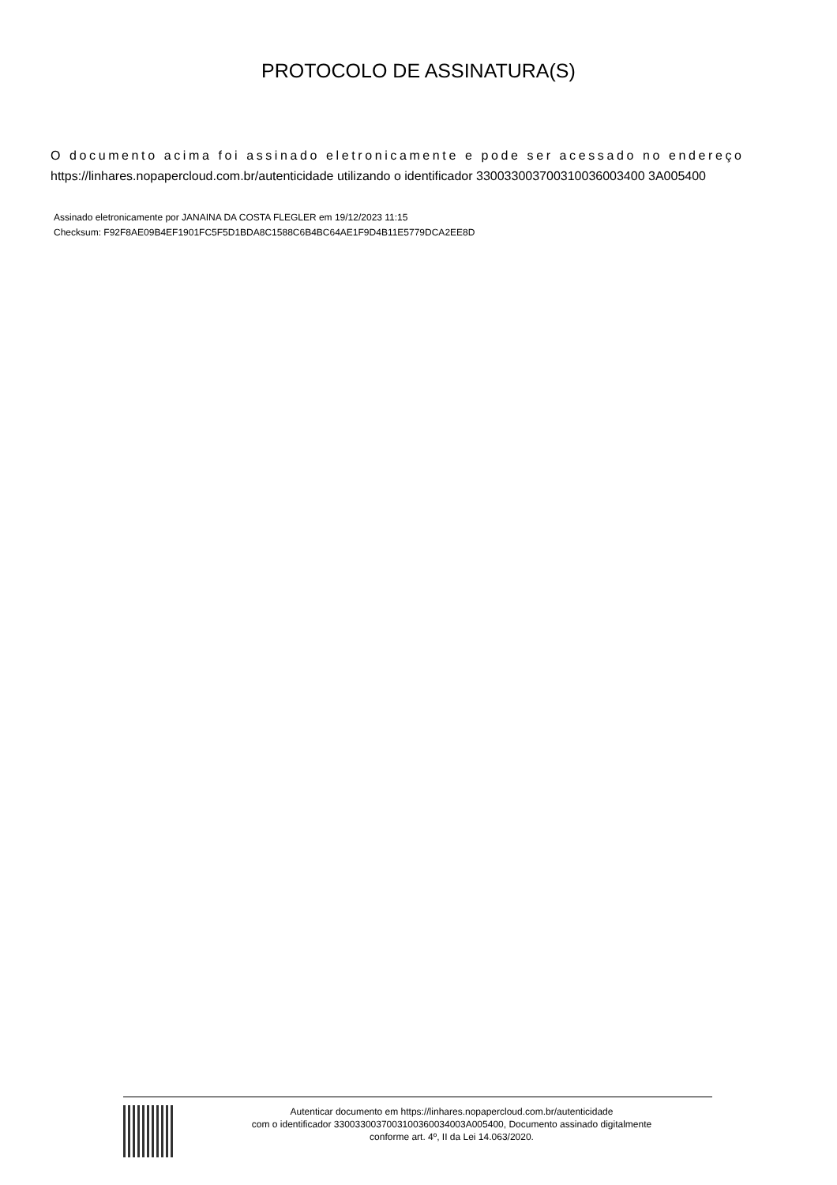PROTOCOLO DE ASSINATURA(S)
O documento acima foi assinado eletronicamente e pode ser acessado no endereço
https://linhares.nopapercloud.com.br/autenticidade utilizando o identificador 330033003700310036003400 3A005400
Assinado eletronicamente por JANAINA DA COSTA FLEGLER em 19/12/2023 11:15
Checksum: F92F8AE09B4EF1901FC5F5D1BDA8C1588C6B4BC64AE1F9D4B11E5779DCA2EE8D
Autenticar documento em https://linhares.nopapercloud.com.br/autenticidade
com o identificador 3300330037003100360034003A005400, Documento assinado digitalmente
conforme art. 4º, II da Lei 14.063/2020.